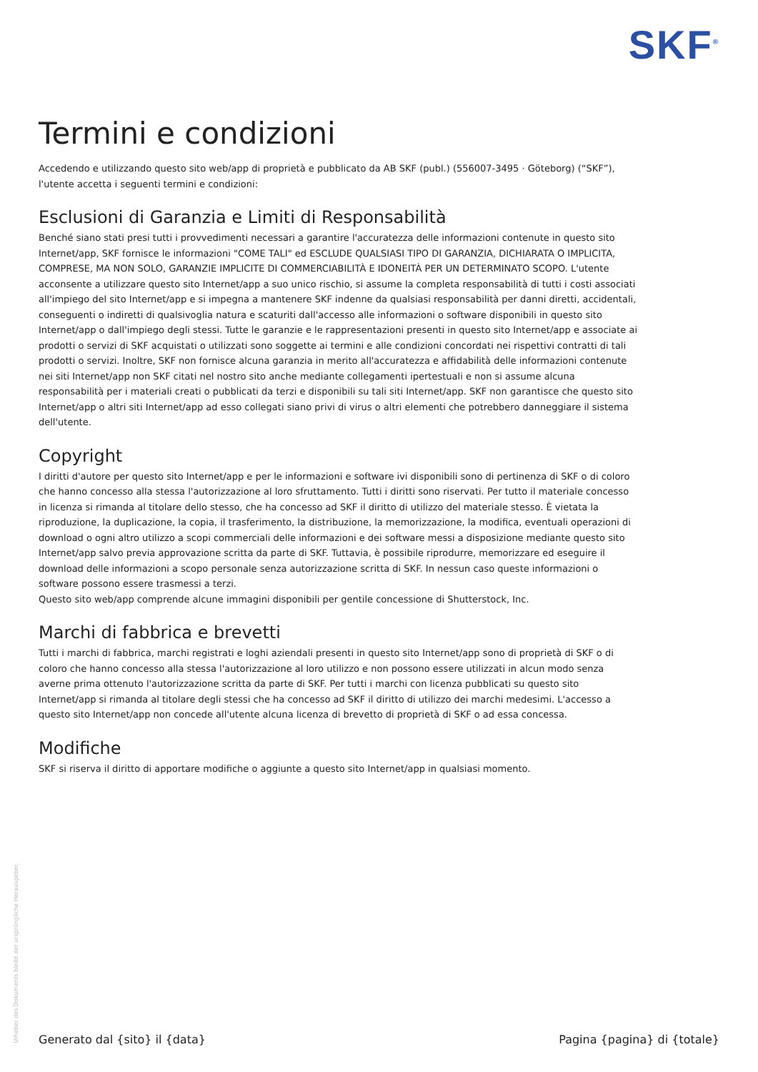SKF<sup>®</sup>
Termini e condizioni
Accedendo e utilizzando questo sito web/app di proprietà e pubblicato da AB SKF (publ.) (556007-3495 · Göteborg) (“SKF”), l'utente accetta i seguenti termini e condizioni:
Esclusioni di Garanzia e Limiti di Responsabilità
Benché siano stati presi tutti i provvedimenti necessari a garantire l'accuratezza delle informazioni contenute in questo sito Internet/app, SKF fornisce le informazioni "COME TALI" ed ESCLUDE QUALSIASI TIPO DI GARANZIA, DICHIARATA O IMPLICITA, COMPRESE, MA NON SOLO, GARANZIE IMPLICITE DI COMMERCIABILITÀ E IDONEITÀ PER UN DETERMINATO SCOPO. L'utente acconsente a utilizzare questo sito Internet/app a suo unico rischio, si assume la completa responsabilità di tutti i costi associati all'impiego del sito Internet/app e si impegna a mantenere SKF indenne da qualsiasi responsabilità per danni diretti, accidentali, conseguenti o indiretti di qualsivoglia natura e scaturiti dall'accesso alle informazioni o software disponibili in questo sito Internet/app o dall'impiego degli stessi. Tutte le garanzie e le rappresentazioni presenti in questo sito Internet/app e associate ai prodotti o servizi di SKF acquistati o utilizzati sono soggette ai termini e alle condizioni concordati nei rispettivi contratti di tali prodotti o servizi. Inoltre, SKF non fornisce alcuna garanzia in merito all'accuratezza e affidabilità delle informazioni contenute nei siti Internet/app non SKF citati nel nostro sito anche mediante collegamenti ipertestuali e non si assume alcuna responsabilità per i materiali creati o pubblicati da terzi e disponibili su tali siti Internet/app. SKF non garantisce che questo sito Internet/app o altri siti Internet/app ad esso collegati siano privi di virus o altri elementi che potrebbero danneggiare il sistema dell'utente.
Copyright
I diritti d'autore per questo sito Internet/app e per le informazioni e software ivi disponibili sono di pertinenza di SKF o di coloro che hanno concesso alla stessa l'autorizzazione al loro sfruttamento. Tutti i diritti sono riservati. Per tutto il materiale concesso in licenza si rimanda al titolare dello stesso, che ha concesso ad SKF il diritto di utilizzo del materiale stesso. È vietata la riproduzione, la duplicazione, la copia, il trasferimento, la distribuzione, la memorizzazione, la modifica, eventuali operazioni di download o ogni altro utilizzo a scopi commerciali delle informazioni e dei software messi a disposizione mediante questo sito Internet/app salvo previa approvazione scritta da parte di SKF. Tuttavia, è possibile riprodurre, memorizzare ed eseguire il download delle informazioni a scopo personale senza autorizzazione scritta di SKF. In nessun caso queste informazioni o software possono essere trasmessi a terzi.
Questo sito web/app comprende alcune immagini disponibili per gentile concessione di Shutterstock, Inc.
Marchi di fabbrica e brevetti
Tutti i marchi di fabbrica, marchi registrati e loghi aziendali presenti in questo sito Internet/app sono di proprietà di SKF o di coloro che hanno concesso alla stessa l'autorizzazione al loro utilizzo e non possono essere utilizzati in alcun modo senza averne prima ottenuto l'autorizzazione scritta da parte di SKF. Per tutti i marchi con licenza pubblicati su questo sito Internet/app si rimanda al titolare degli stessi che ha concesso ad SKF il diritto di utilizzo dei marchi medesimi. L'accesso a questo sito Internet/app non concede all'utente alcuna licenza di brevetto di proprietà di SKF o ad essa concessa.
Modifiche
SKF si riserva il diritto di apportare modifiche o aggiunte a questo sito Internet/app in qualsiasi momento.
Urheber des Dokuments bleibt der ursprüngliche Herausgeber.
Generato dal {sito} il {data} Pagina {pagina} di {totale}